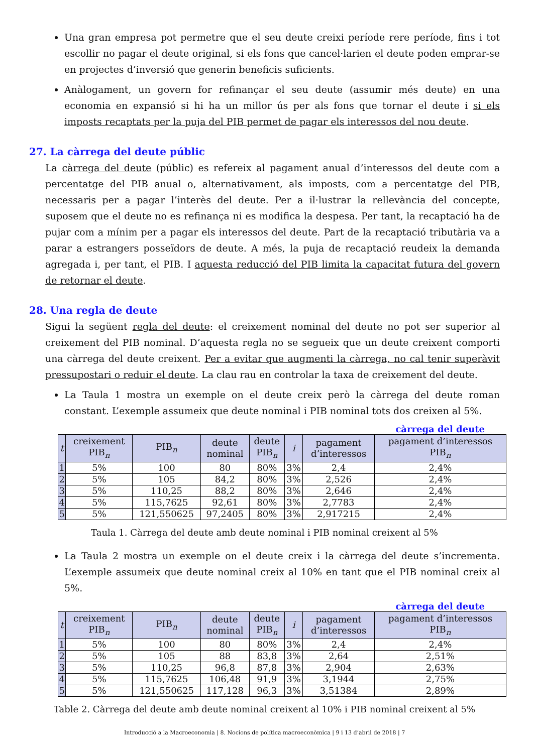Una gran empresa pot permetre que el seu deute creixi període rere període, fins i tot escollir no pagar el deute original, si els fons que cancel·larien el deute poden emprar-se en projectes d’inversió que generin beneficis suficients.
Anàlogament, un govern for refinançar el seu deute (assumir més deute) en una economia en expansió si hi ha un millor ús per als fons que tornar el deute i si els imposts recaptats per la puja del PIB permet de pagar els interessos del nou deute.
27. La càrrega del deute públic
La càrrega del deute (públic) es refereix al pagament anual d’interessos del deute com a percentatge del PIB anual o, alternativament, als imposts, com a percentatge del PIB, necessaris per a pagar l’interès del deute. Per a il·lustrar la rellevància del concepte, suposem que el deute no es refinança ni es modifica la despesa. Per tant, la recaptació ha de pujar com a mínim per a pagar els interessos del deute. Part de la recaptació tributària va a parar a estrangers posseïdors de deute. A més, la puja de recaptació reudeix la demanda agregada i, per tant, el PIB. I aquesta reducció del PIB limita la capacitat futura del govern de retornar el deute.
28. Una regla de deute
Sigui la següent regla del deute: el creixement nominal del deute no pot ser superior al creixement del PIB nominal. D’aquesta regla no se segueix que un deute creixent comporti una càrrega del deute creixent. Per a evitar que augmenti la càrrega, no cal tenir superàvit pressupostari o reduir el deute. La clau rau en controlar la taxa de creixement del deute.
La Taula 1 mostra un exemple on el deute creix però la càrrega del deute roman constant. L’exemple assumeix que deute nominal i PIB nominal tots dos creixen al 5%.
càrrega del deute
| t | creixement PIB<sub>n</sub> | PIB<sub>n</sub> | deute nominal | deute PIB<sub>n</sub> | i | pagament d’interessos | pagament d’interessos PIB<sub>n</sub> |
| --- | --- | --- | --- | --- | --- | --- | --- |
| 1 | 5% | 100 | 80 | 80% | 3% | 2,4 | 2,4% |
| 2 | 5% | 105 | 84,2 | 80% | 3% | 2,526 | 2,4% |
| 3 | 5% | 110,25 | 88,2 | 80% | 3% | 2,646 | 2,4% |
| 4 | 5% | 115,7625 | 92,61 | 80% | 3% | 2,7783 | 2,4% |
| 5 | 5% | 121,550625 | 97,2405 | 80% | 3% | 2,917215 | 2,4% |
Taula 1. Càrrega del deute amb deute nominal i PIB nominal creixent al 5%
La Taula 2 mostra un exemple on el deute creix i la càrrega del deute s’incrementa. L’exemple assumeix que deute nominal creix al 10% en tant que el PIB nominal creix al 5%.
càrrega del deute
| t | creixement PIB<sub>n</sub> | PIB<sub>n</sub> | deute nominal | deute PIB<sub>n</sub> | i | pagament d’interessos | pagament d’interessos PIB<sub>n</sub> |
| --- | --- | --- | --- | --- | --- | --- | --- |
| 1 | 5% | 100 | 80 | 80% | 3% | 2,4 | 2,4% |
| 2 | 5% | 105 | 88 | 83,8 | 3% | 2,64 | 2,51% |
| 3 | 5% | 110,25 | 96,8 | 87,8 | 3% | 2,904 | 2,63% |
| 4 | 5% | 115,7625 | 106,48 | 91,9 | 3% | 3,1944 | 2,75% |
| 5 | 5% | 121,550625 | 117,128 | 96,3 | 3% | 3,51384 | 2,89% |
Table 2. Càrrega del deute amb deute nominal creixent al 10% i PIB nominal creixent al 5%
Introducció a la Macroeconomia | 8. Nocions de política macroeconòmica | 9 i 13 d’abril de 2018 | 7